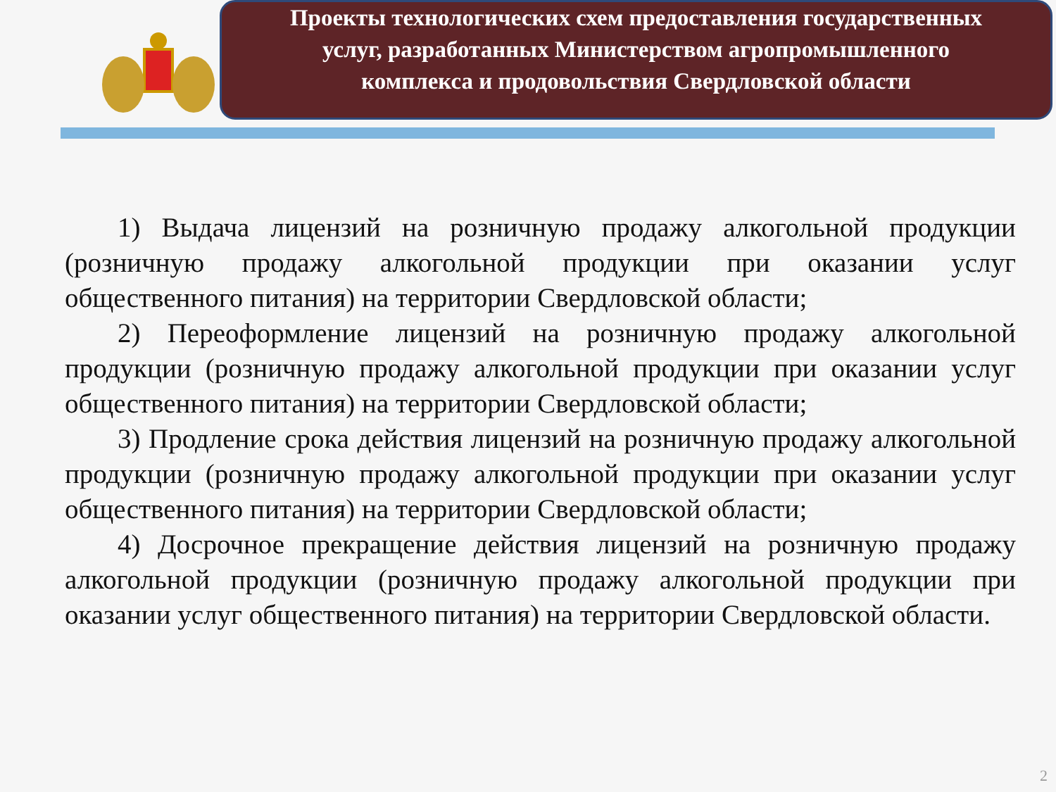Проекты технологических схем предоставления государственных услуг, разработанных Министерством агропромышленного комплекса и продовольствия Свердловской области
1) Выдача лицензий на розничную продажу алкогольной продукции (розничную продажу алкогольной продукции при оказании услуг общественного питания) на территории Свердловской области;
2) Переоформление лицензий на розничную продажу алкогольной продукции (розничную продажу алкогольной продукции при оказании услуг общественного питания) на территории Свердловской области;
3) Продление срока действия лицензий на розничную продажу алкогольной продукции (розничную продажу алкогольной продукции при оказании услуг общественного питания) на территории Свердловской области;
4) Досрочное прекращение действия лицензий на розничную продажу алкогольной продукции (розничную продажу алкогольной продукции при оказании услуг общественного питания) на территории Свердловской области.
2